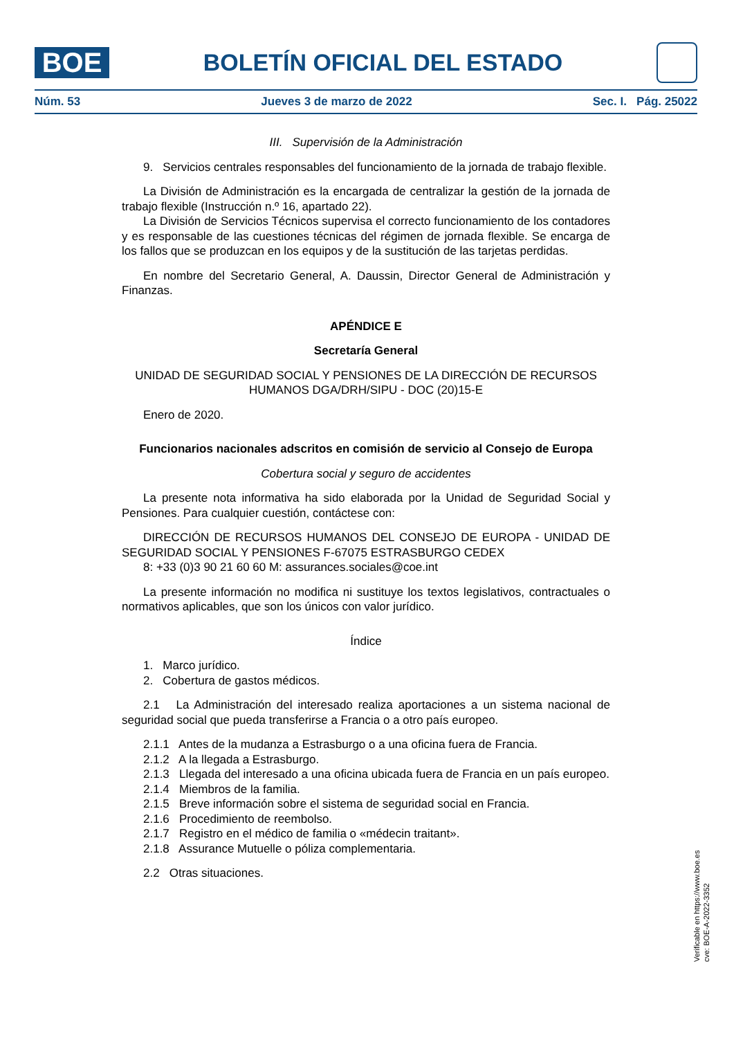BOE
BOLETÍN OFICIAL DEL ESTADO
Núm. 53 Jueves 3 de marzo de 2022 Sec. I. Pág. 25022
III. Supervisión de la Administración
9. Servicios centrales responsables del funcionamiento de la jornada de trabajo flexible.
La División de Administración es la encargada de centralizar la gestión de la jornada de trabajo flexible (Instrucción n.º 16, apartado 22).
La División de Servicios Técnicos supervisa el correcto funcionamiento de los contadores y es responsable de las cuestiones técnicas del régimen de jornada flexible. Se encarga de los fallos que se produzcan en los equipos y de la sustitución de las tarjetas perdidas.
En nombre del Secretario General, A. Daussin, Director General de Administración y Finanzas.
APÉNDICE E
Secretaría General
UNIDAD DE SEGURIDAD SOCIAL Y PENSIONES DE LA DIRECCIÓN DE RECURSOS HUMANOS DGA/DRH/SIPU - DOC (20)15-E
Enero de 2020.
Funcionarios nacionales adscritos en comisión de servicio al Consejo de Europa
Cobertura social y seguro de accidentes
La presente nota informativa ha sido elaborada por la Unidad de Seguridad Social y Pensiones. Para cualquier cuestión, contáctese con:
DIRECCIÓN DE RECURSOS HUMANOS DEL CONSEJO DE EUROPA - UNIDAD DE SEGURIDAD SOCIAL Y PENSIONES F-67075 ESTRASBURGO CEDEX
8: +33 (0)3 90 21 60 60 M: assurances.sociales@coe.int
La presente información no modifica ni sustituye los textos legislativos, contractuales o normativos aplicables, que son los únicos con valor jurídico.
Índice
1. Marco jurídico.
2. Cobertura de gastos médicos.
2.1 La Administración del interesado realiza aportaciones a un sistema nacional de seguridad social que pueda transferirse a Francia o a otro país europeo.
2.1.1 Antes de la mudanza a Estrasburgo o a una oficina fuera de Francia.
2.1.2 A la llegada a Estrasburgo.
2.1.3 Llegada del interesado a una oficina ubicada fuera de Francia en un país europeo.
2.1.4 Miembros de la familia.
2.1.5 Breve información sobre el sistema de seguridad social en Francia.
2.1.6 Procedimiento de reembolso.
2.1.7 Registro en el médico de familia o «médecin traitant».
2.1.8 Assurance Mutuelle o póliza complementaria.
2.2 Otras situaciones.
Verificable en https://www.boe.es
cve: BOE-A-2022-3352